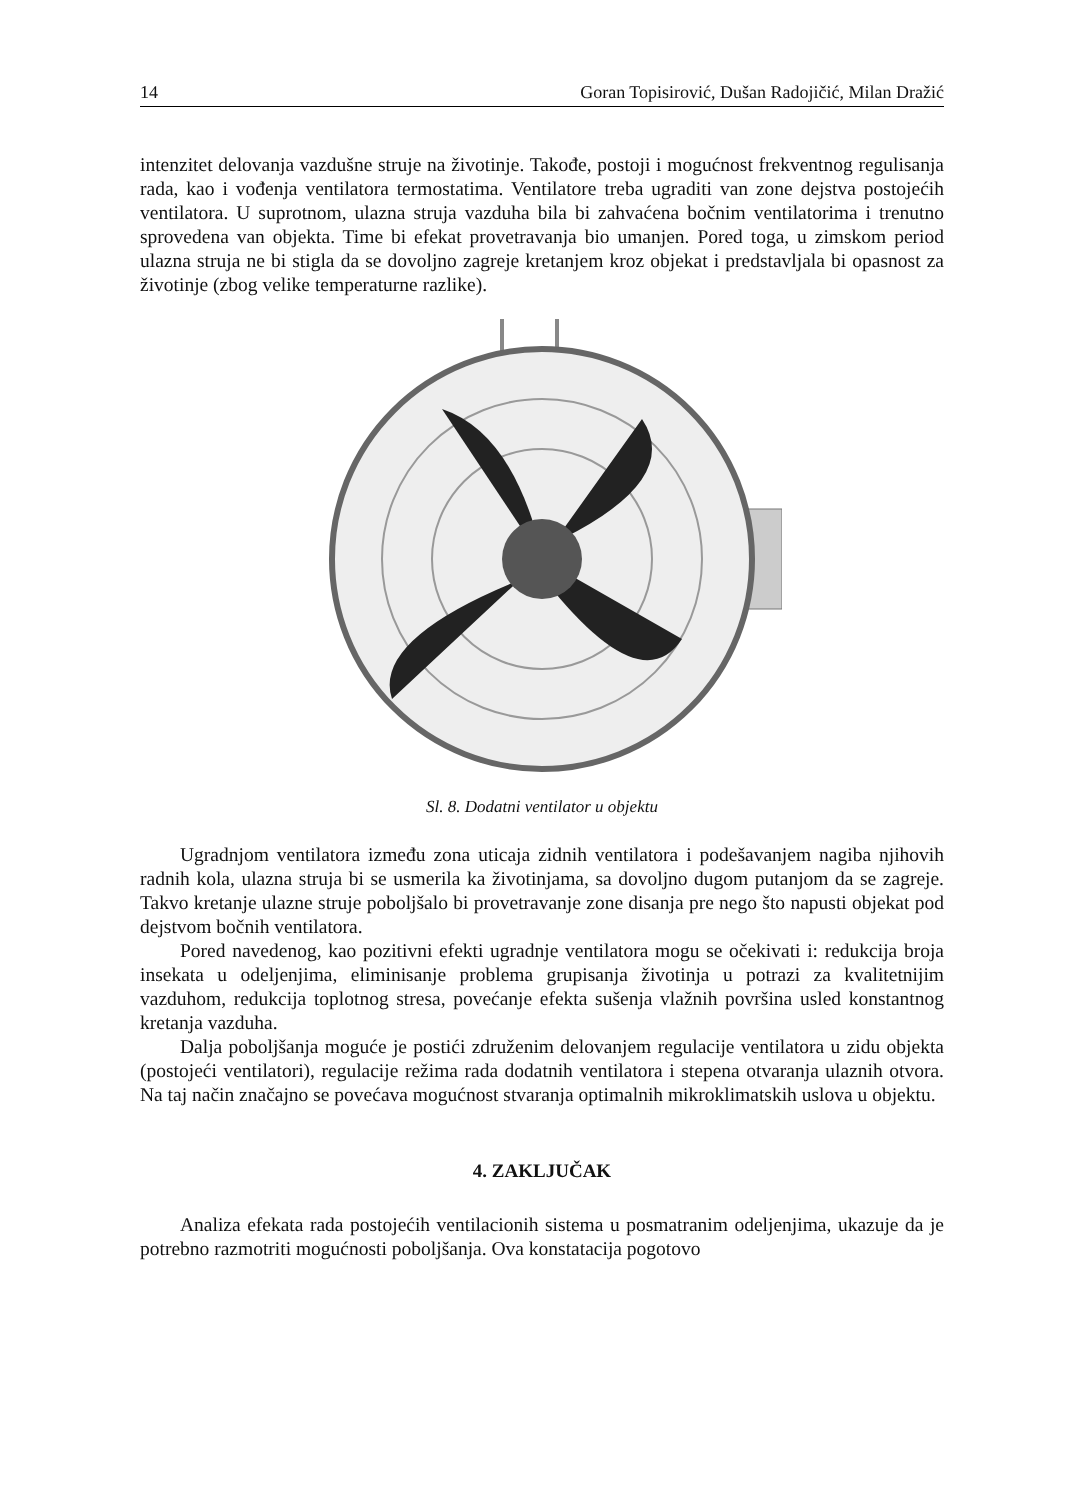14 Goran Topisirović, Dušan Radojičić, Milan Dražić
intenzitet delovanja vazdušne struje na životinje. Takođe, postoji i mogućnost frekventnog regulisanja rada, kao i vođenja ventilatora termostatima. Ventilatore treba ugraditi van zone dejstva postojećih ventilatora. U suprotnom, ulazna struja vazduha bila bi zahvaćena bočnim ventilatorima i trenutno sprovedena van objekta. Time bi efekat provetravanja bio umanjen. Pored toga, u zimskom period ulazna struja ne bi stigla da se dovoljno zagreje kretanjem kroz objekat i predstavljala bi opasnost za životinje (zbog velike temperaturne razlike).
Sl. 8. Dodatni ventilator u objektu
Ugradnjom ventilatora između zona uticaja zidnih ventilatora i podešavanjem nagiba njihovih radnih kola, ulazna struja bi se usmerila ka životinjama, sa dovoljno dugom putanjom da se zagreje. Takvo kretanje ulazne struje poboljšalo bi provetravanje zone disanja pre nego što napusti objekat pod dejstvom bočnih ventilatora.
Pored navedenog, kao pozitivni efekti ugradnje ventilatora mogu se očekivati i: redukcija broja insekata u odeljenjima, eliminisanje problema grupisanja životinja u potrazi za kvalitetnijim vazduhom, redukcija toplotnog stresa, povećanje efekta sušenja vlažnih površina usled konstantnog kretanja vazduha.
Dalja poboljšanja moguće je postići združenim delovanjem regulacije ventilatora u zidu objekta (postojeći ventilatori), regulacije režima rada dodatnih ventilatora i stepena otvaranja ulaznih otvora. Na taj način značajno se povećava mogućnost stvaranja optimalnih mikroklimatskih uslova u objektu.
4. ZAKLJUČAK
Analiza efekata rada postojećih ventilacionih sistema u posmatranim odeljenjima, ukazuje da je potrebno razmotriti mogućnosti poboljšanja. Ova konstatacija pogotovo